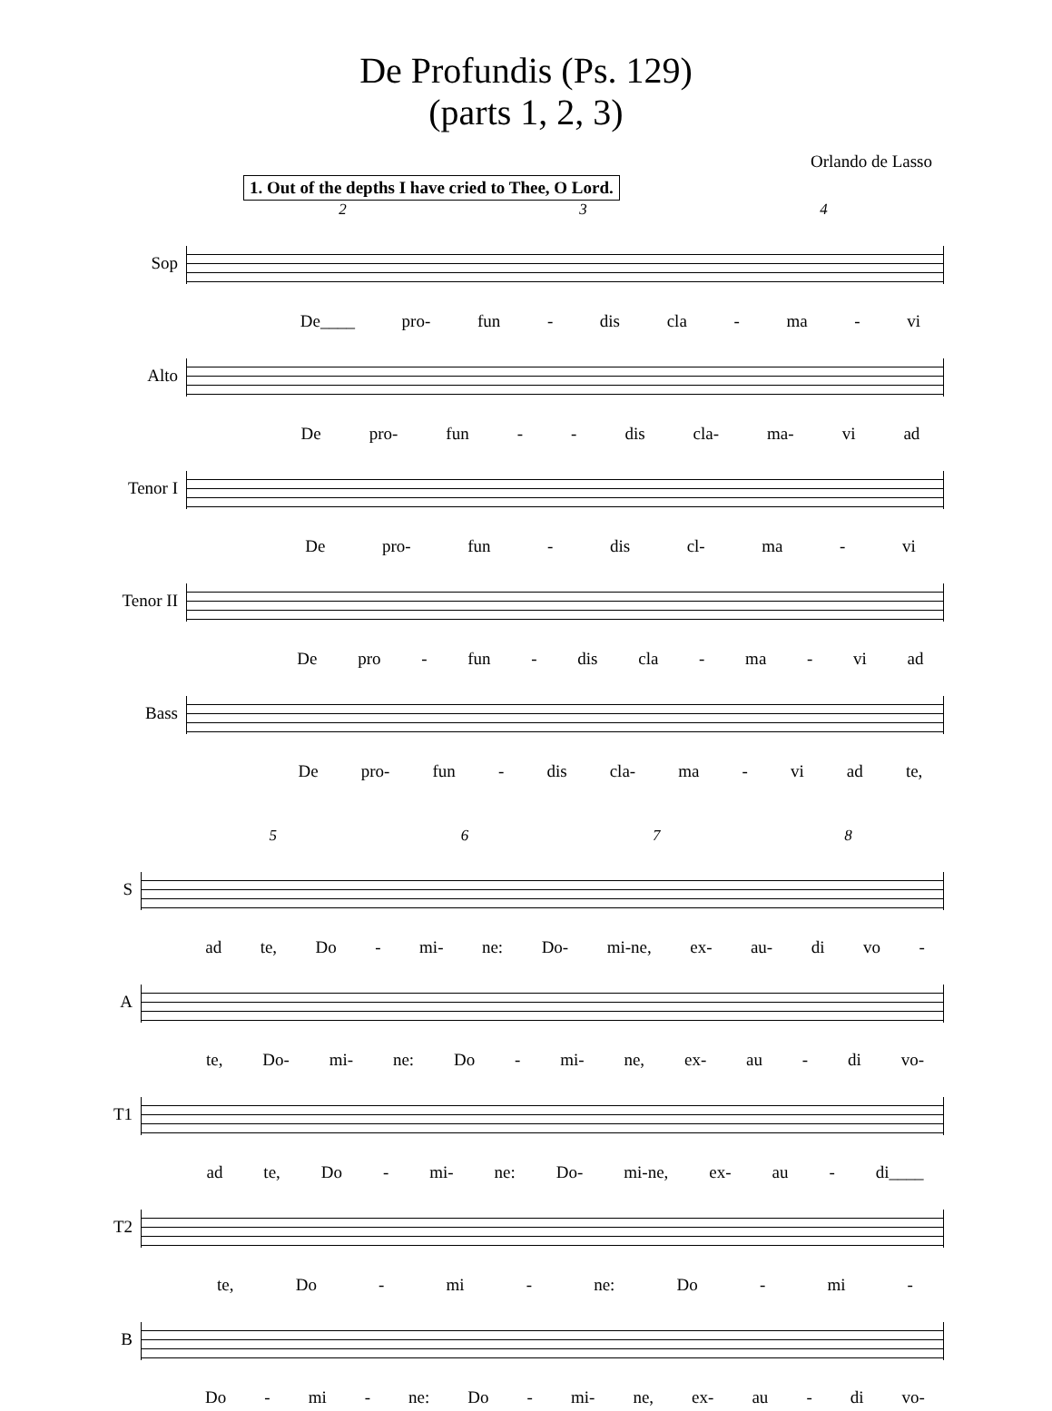De Profundis (Ps. 129)
(parts 1, 2, 3)
Orlando de Lasso
1. Out of the depths I have cried to Thee, O Lord.
234
Sop
De____ pro- fun - dis cla - ma - vi
Alto
De pro- fun - - dis cla- ma- vi ad
Tenor I
De pro- fun - dis cl- ma - vi
Tenor II
De pro - fun - dis cla - ma - vi ad
Bass
De pro- fun - dis cla- ma - vi ad te,
5678
S
ad te, Do - mi- ne: Do- mi-ne, ex- au- di vo -
A
te, Do- mi- ne: Do - mi- ne, ex- au - di vo-
T1
ad te, Do - mi- ne: Do- mi-ne, ex- au - di____
T2
te, Do - mi - ne: Do - mi -
B
Do - mi - ne: Do - mi- ne, ex- au - di vo-